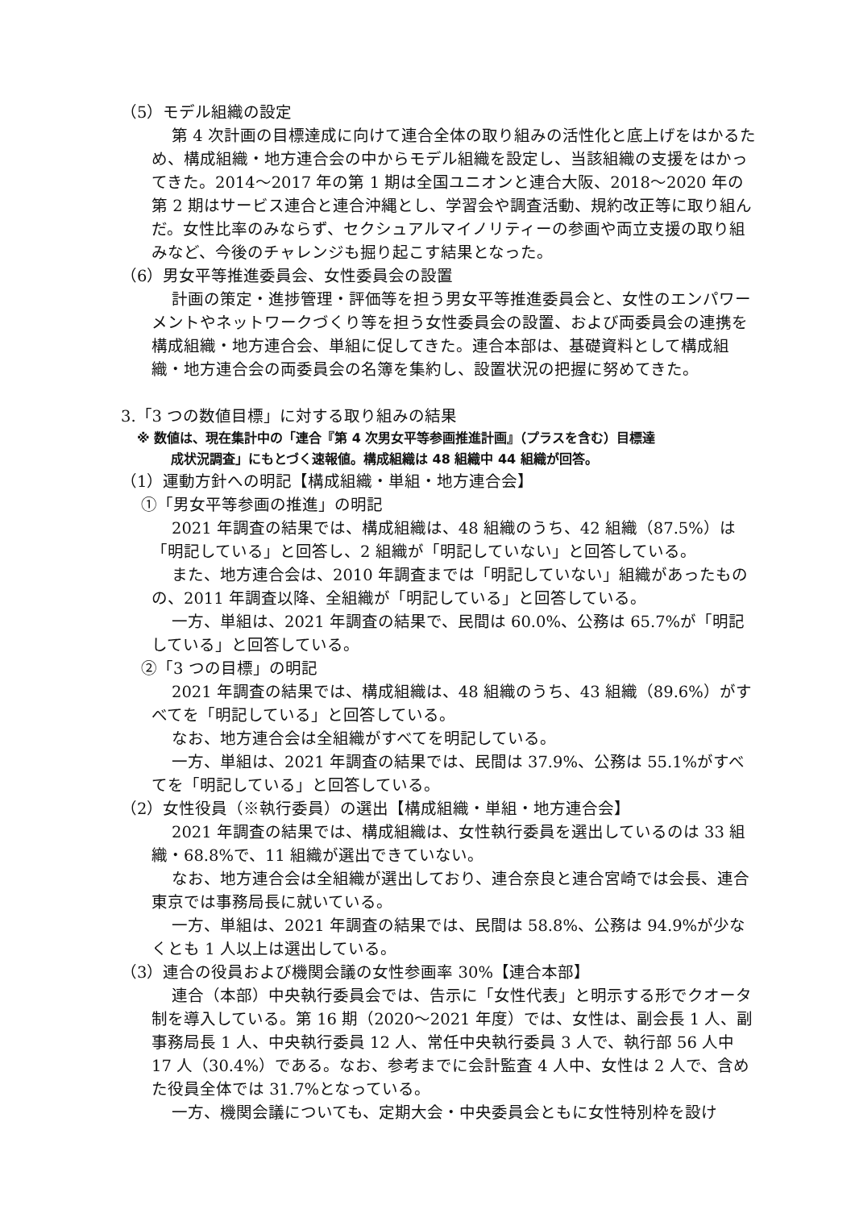（5）モデル組織の設定
第 4 次計画の目標達成に向けて連合全体の取り組みの活性化と底上げをはかるため、構成組織・地方連合会の中からモデル組織を設定し、当該組織の支援をはかってきた。2014～2017 年の第 1 期は全国ユニオンと連合大阪、2018～2020 年の第 2 期はサービス連合と連合沖縄とし、学習会や調査活動、規約改正等に取り組んだ。女性比率のみならず、セクシュアルマイノリティーの参画や両立支援の取り組みなど、今後のチャレンジも掘り起こす結果となった。
（6）男女平等推進委員会、女性委員会の設置
計画の策定・進捗管理・評価等を担う男女平等推進委員会と、女性のエンパワーメントやネットワークづくり等を担う女性委員会の設置、および両委員会の連携を構成組織・地方連合会、単組に促してきた。連合本部は、基礎資料として構成組織・地方連合会の両委員会の名簿を集約し、設置状況の把握に努めてきた。
3.「3 つの数値目標」に対する取り組みの結果
※ 数値は、現在集計中の「連合『第 4 次男女平等参画推進計画』（プラスを含む）目標達
成状況調査」にもとづく速報値。構成組織は 48 組織中 44 組織が回答。
（1）運動方針への明記【構成組織・単組・地方連合会】
①「男女平等参画の推進」の明記
2021 年調査の結果では、構成組織は、48 組織のうち、42 組織（87.5%）は「明記している」と回答し、2 組織が「明記していない」と回答している。
また、地方連合会は、2010 年調査までは「明記していない」組織があったものの、2011 年調査以降、全組織が「明記している」と回答している。
一方、単組は、2021 年調査の結果で、民間は 60.0%、公務は 65.7%が「明記している」と回答している。
②「3 つの目標」の明記
2021 年調査の結果では、構成組織は、48 組織のうち、43 組織（89.6%）がすべてを「明記している」と回答している。
なお、地方連合会は全組織がすべてを明記している。
一方、単組は、2021 年調査の結果では、民間は 37.9%、公務は 55.1%がすべてを「明記している」と回答している。
（2）女性役員（※執行委員）の選出【構成組織・単組・地方連合会】
2021 年調査の結果では、構成組織は、女性執行委員を選出しているのは 33 組織・68.8%で、11 組織が選出できていない。
なお、地方連合会は全組織が選出しており、連合奈良と連合宮崎では会長、連合東京では事務局長に就いている。
一方、単組は、2021 年調査の結果では、民間は 58.8%、公務は 94.9%が少なくとも 1 人以上は選出している。
（3）連合の役員および機関会議の女性参画率 30%【連合本部】
連合（本部）中央執行委員会では、告示に「女性代表」と明示する形でクオータ制を導入している。第 16 期（2020～2021 年度）では、女性は、副会長 1 人、副事務局長 1 人、中央執行委員 12 人、常任中央執行委員 3 人で、執行部 56 人中 17 人（30.4%）である。なお、参考までに会計監査 4 人中、女性は 2 人で、含めた役員全体では 31.7%となっている。
一方、機関会議についても、定期大会・中央委員会ともに女性特別枠を設け